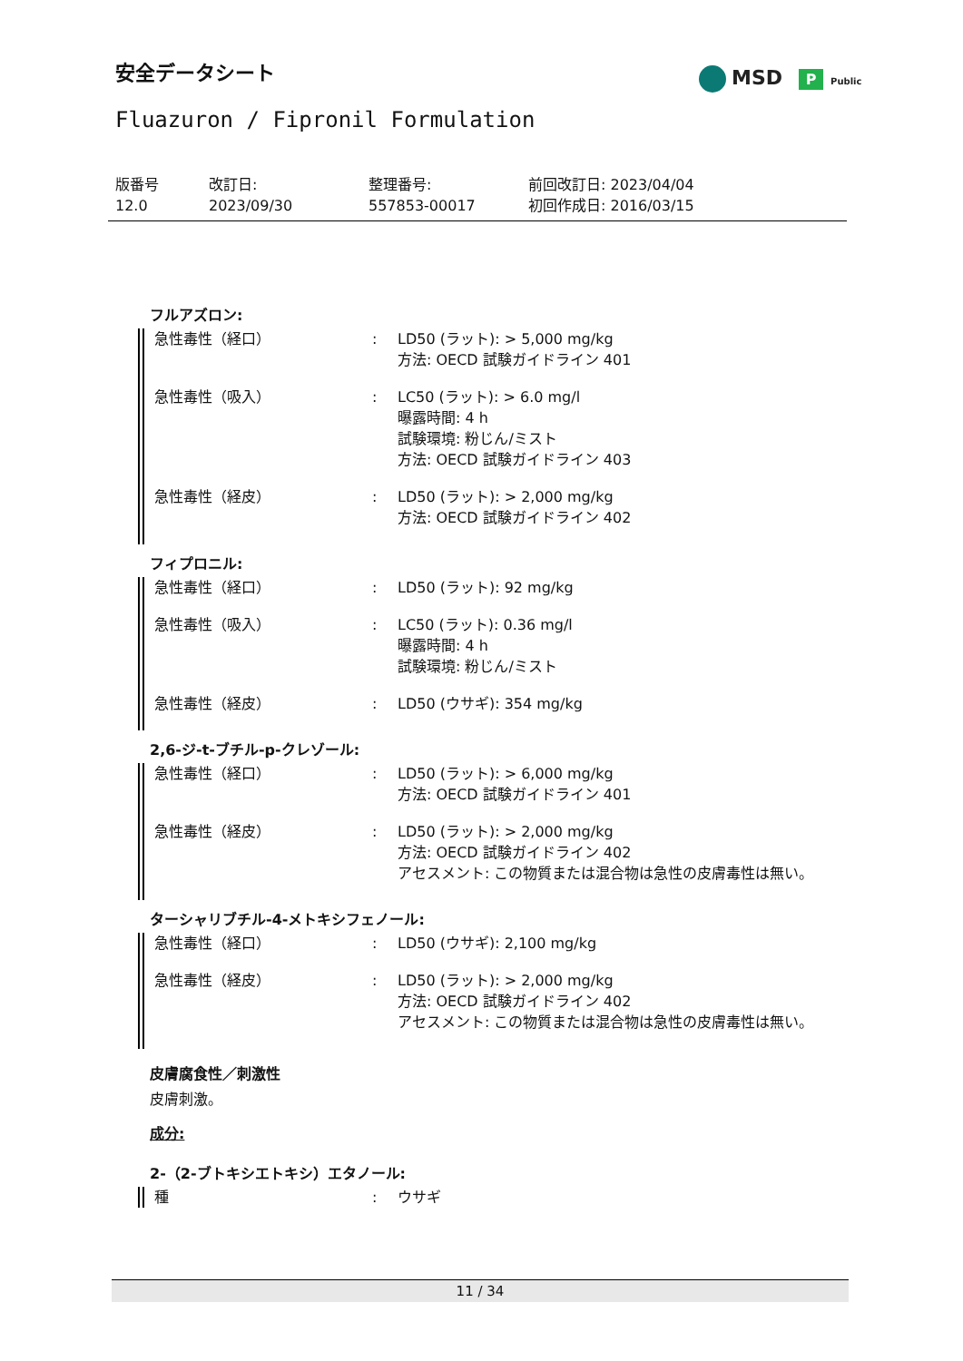安全データシート MSD P Public
Fluazuron / Fipronil Formulation
版番号
12.0
改訂日:
2023/09/30
整理番号:
557853-00017
前回改訂日: 2023/04/04
初回作成日: 2016/03/15
フルアズロン:
急性毒性（経口） : LD50 (ラット): > 5,000 mg/kg
方法: OECD 試験ガイドライン 401
急性毒性（吸入） : LC50 (ラット): > 6.0 mg/l
曝露時間: 4 h
試験環境: 粉じん/ミスト
方法: OECD 試験ガイドライン 403
急性毒性（経皮） : LD50 (ラット): > 2,000 mg/kg
方法: OECD 試験ガイドライン 402
フィプロニル:
急性毒性（経口） : LD50 (ラット): 92 mg/kg
急性毒性（吸入） : LC50 (ラット): 0.36 mg/l
曝露時間: 4 h
試験環境: 粉じん/ミスト
急性毒性（経皮） : LD50 (ウサギ): 354 mg/kg
2,6-ジ-t-ブチル-p-クレゾール:
急性毒性（経口） : LD50 (ラット): > 6,000 mg/kg
方法: OECD 試験ガイドライン 401
急性毒性（経皮） : LD50 (ラット): > 2,000 mg/kg
方法: OECD 試験ガイドライン 402
アセスメント: この物質または混合物は急性の皮膚毒性は無い。
ターシャリブチル-4-メトキシフェノール:
急性毒性（経口） : LD50 (ウサギ): 2,100 mg/kg
急性毒性（経皮） : LD50 (ラット): > 2,000 mg/kg
方法: OECD 試験ガイドライン 402
アセスメント: この物質または混合物は急性の皮膚毒性は無い。
皮膚腐食性／刺激性
皮膚刺激。
成分:
2-（2-ブトキシエトキシ）エタノール:
種 : ウサギ
11 / 34